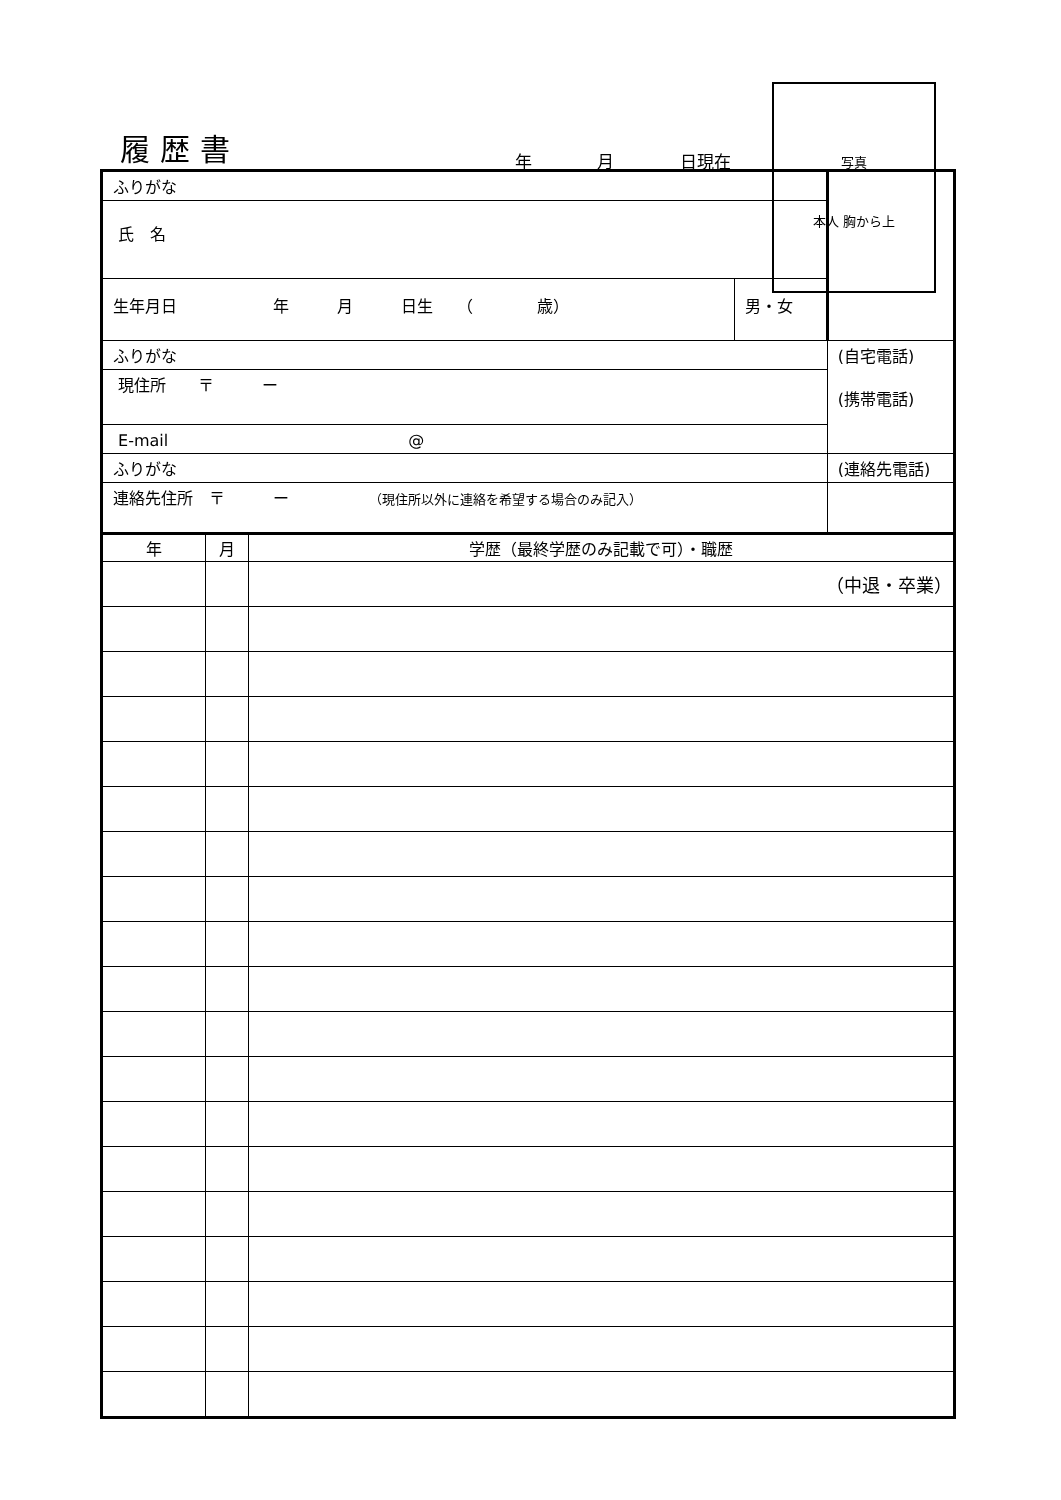履歴書 年 月 日現在
写真
本人 胸から上
| ふりがな | | |
| 氏 名 | | |
| 生年月日 年 月 日生 （ 歳） | 男・女 | |
| ふりがな | | (自宅電話) (携帯電話) |
| 現住所 〒 ー | | |
| E-mail @ | | |
| ふりがな | | (連絡先電話) |
| 連絡先住所 〒 ー （現住所以外に連絡を希望する場合のみ記入） | | |
| 年 | 月 | 学歴（最終学歴のみ記載で可）・職歴 |
| --- | --- | --- |
| | | （中退・卒業） |